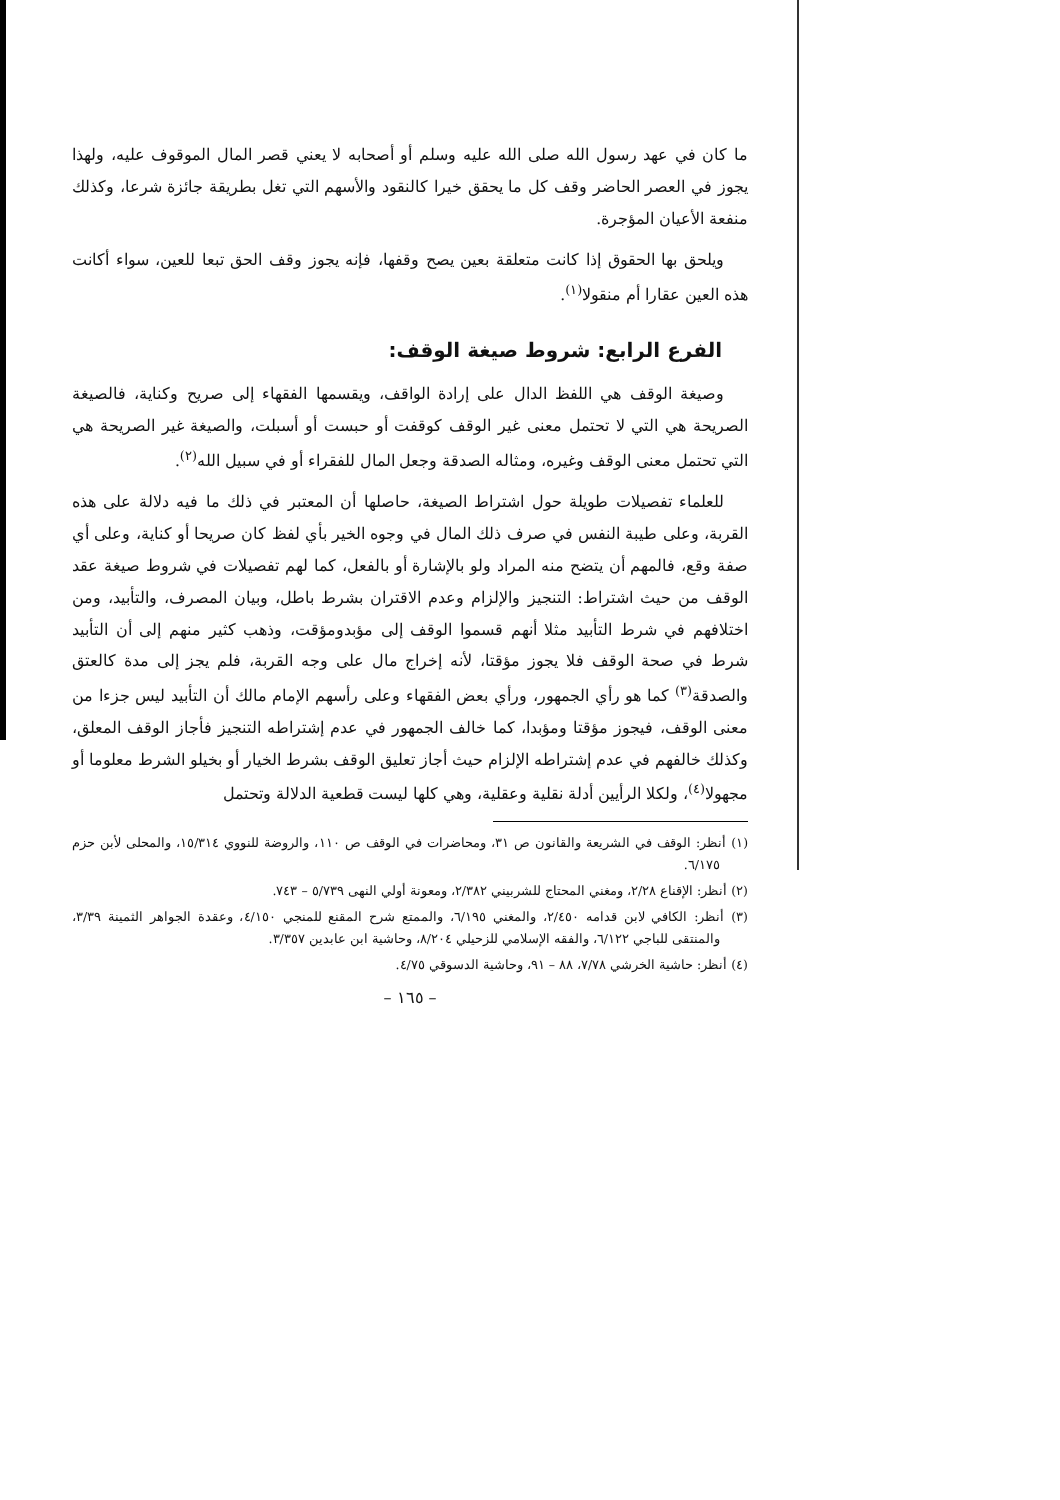ما كان في عهد رسول الله صلى الله عليه وسلم أو أصحابه لا يعني قصر المال الموقوف عليه، ولهذا يجوز في العصر الحاضر وقف كل ما يحقق خيرا كالنقود والأسهم التي تغل بطريقة جائزة شرعا، وكذلك منفعة الأعيان المؤجرة.
ويلحق بها الحقوق إذا كانت متعلقة بعين يصح وقفها، فإنه يجوز وقف الحق تبعا للعين، سواء أكانت هذه العين عقارا أم منقولا<sup>(١)</sup>.
الفرع الرابع: شروط صيغة الوقف:
وصيغة الوقف هي اللفظ الدال على إرادة الواقف، ويقسمها الفقهاء إلى صريح وكناية، فالصيغة الصريحة هي التي لا تحتمل معنى غير الوقف كوقفت أو حبست أو أسبلت، والصيغة غير الصريحة هي التي تحتمل معنى الوقف وغيره، ومثاله الصدقة وجعل المال للفقراء أو في سبيل الله<sup>(٢)</sup>.
للعلماء تفصيلات طويلة حول اشتراط الصيغة، حاصلها أن المعتبر في ذلك ما فيه دلالة على هذه القربة، وعلى طيبة النفس في صرف ذلك المال في وجوه الخير بأي لفظ كان صريحا أو كناية، وعلى أي صفة وقع، فالمهم أن يتضح منه المراد ولو بالإشارة أو بالفعل، كما لهم تفصيلات في شروط صيغة عقد الوقف من حيث اشتراط: التنجيز والإلزام وعدم الاقتران بشرط باطل، وبيان المصرف، والتأبيد، ومن اختلافهم في شرط التأبيد مثلا أنهم قسموا الوقف إلى مؤبدومؤقت، وذهب كثير منهم إلى أن التأبيد شرط في صحة الوقف فلا يجوز مؤقتا، لأنه إخراج مال على وجه القربة، فلم يجز إلى مدة كالعتق والصدقة<sup>(٣)</sup> كما هو رأي الجمهور، ورأي بعض الفقهاء وعلى رأسهم الإمام مالك أن التأبيد ليس جزءا من معنى الوقف، فيجوز مؤقتا ومؤبدا، كما خالف الجمهور في عدم إشتراطه التنجيز فأجاز الوقف المعلق، وكذلك خالفهم في عدم إشتراطه الإلزام حيث أجاز تعليق الوقف بشرط الخيار أو بخيلو الشرط معلوما أو مجهولا<sup>(٤)</sup>، ولكلا الرأيين أدلة نقلية وعقلية، وهي كلها ليست قطعية الدلالة وتحتمل
(١) أنظر: الوقف في الشريعة والقانون ص ٣١، ومحاضرات في الوقف ص ١١٠، والروضة للنووي ١٥/٣١٤، والمحلى لأبن حزم ٦/١٧٥.
(٢) أنظر: الإقناع ٢/٢٨، ومغني المحتاج للشربيني ٢/٣٨٢، ومعونة أولي النهى ٥/٧٣٩ – ٧٤٣.
(٣) أنظر: الكافي لابن قدامه ٢/٤٥٠، والمغني ٦/١٩٥، والممتع شرح المقنع للمنجي ٤/١٥٠، وعقدة الجواهر الثمينة ٣/٣٩، والمنتقى للباجي ٦/١٢٢، والفقه الإسلامي للزحيلي ٨/٢٠٤، وحاشية ابن عابدين ٣/٣٥٧.
(٤) أنظر: حاشية الخرشي ٧/٧٨، ٨٨ – ٩١، وحاشية الدسوقي ٤/٧٥.
– ١٦٥ –